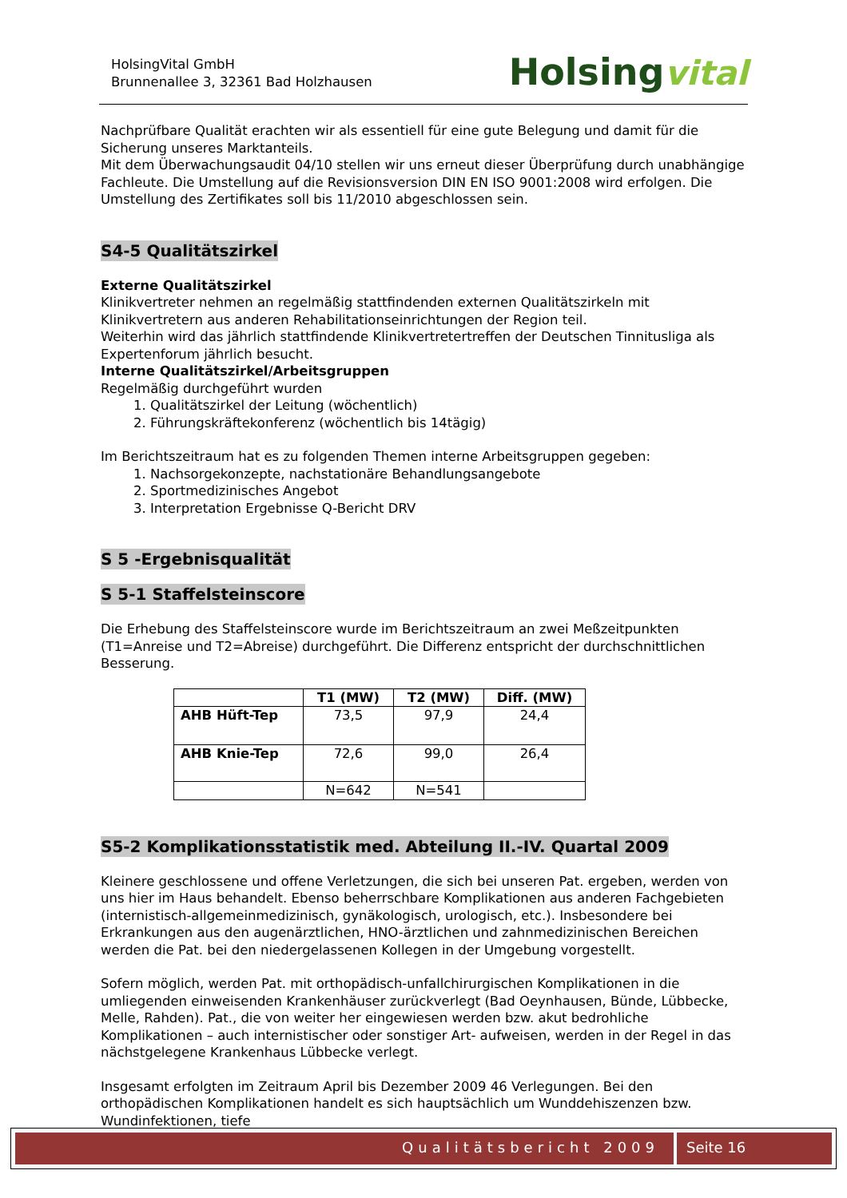HolsingVital GmbH
Brunnenallee 3, 32361 Bad Holzhausen
Holsingvital
Nachprüfbare Qualität erachten wir als essentiell für eine gute Belegung und damit für die Sicherung unseres Marktanteils.
Mit dem Überwachungsaudit 04/10 stellen wir uns erneut dieser Überprüfung durch unabhängige Fachleute. Die Umstellung auf die Revisionsversion DIN EN ISO 9001:2008 wird erfolgen. Die Umstellung des Zertifikates soll bis 11/2010 abgeschlossen sein.
S4-5 Qualitätszirkel
Externe Qualitätszirkel
Klinikvertreter nehmen an regelmäßig stattfindenden externen Qualitätszirkeln mit Klinikvertretern aus anderen Rehabilitationseinrichtungen der Region teil.
Weiterhin wird das jährlich stattfindende Klinikvertretertreffen der Deutschen Tinnitusliga als Expertenforum jährlich besucht.
Interne Qualitätszirkel/Arbeitsgruppen
Regelmäßig durchgeführt wurden
1. Qualitätszirkel der Leitung (wöchentlich)
2. Führungskräftekonferenz (wöchentlich bis 14tägig)
Im Berichtszeitraum hat es zu folgenden Themen interne Arbeitsgruppen gegeben:
1. Nachsorgekonzepte, nachstationäre Behandlungsangebote
2. Sportmedizinisches Angebot
3. Interpretation Ergebnisse Q-Bericht DRV
S 5 -Ergebnisqualität S 5-1 Staffelsteinscore
Die Erhebung des Staffelsteinscore wurde im Berichtszeitraum an zwei Meßzeitpunkten (T1=Anreise und T2=Abreise) durchgeführt. Die Differenz entspricht der durchschnittlichen Besserung.
| | T1 (MW) | T2 (MW) | Diff. (MW) |
| --- | --- | --- | --- |
| AHB Hüft-Tep | 73,5 | 97,9 | 24,4 |
| AHB Knie-Tep | 72,6 | 99,0 | 26,4 |
| | N=642 | N=541 | |
S5-2 Komplikationsstatistik med. Abteilung II.-IV. Quartal 2009
Kleinere geschlossene und offene Verletzungen, die sich bei unseren Pat. ergeben, werden von uns hier im Haus behandelt. Ebenso beherrschbare Komplikationen aus anderen Fachgebieten (internistisch-allgemeinmedizinisch, gynäkologisch, urologisch, etc.). Insbesondere bei Erkrankungen aus den augenärztlichen, HNO-ärztlichen und zahnmedizinischen Bereichen werden die Pat. bei den niedergelassenen Kollegen in der Umgebung vorgestellt.
Sofern möglich, werden Pat. mit orthopädisch-unfallchirurgischen Komplikationen in die umliegenden einweisenden Krankenhäuser zurückverlegt (Bad Oeynhausen, Bünde, Lübbecke, Melle, Rahden). Pat., die von weiter her eingewiesen werden bzw. akut bedrohliche Komplikationen – auch internistischer oder sonstiger Art- aufweisen, werden in der Regel in das nächstgelegene Krankenhaus Lübbecke verlegt.
Insgesamt erfolgten im Zeitraum April bis Dezember 2009 46 Verlegungen. Bei den orthopädischen Komplikationen handelt es sich hauptsächlich um Wunddehiszenzen bzw. Wundinfektionen, tiefe
Qualitätsbericht 2009 Seite 16